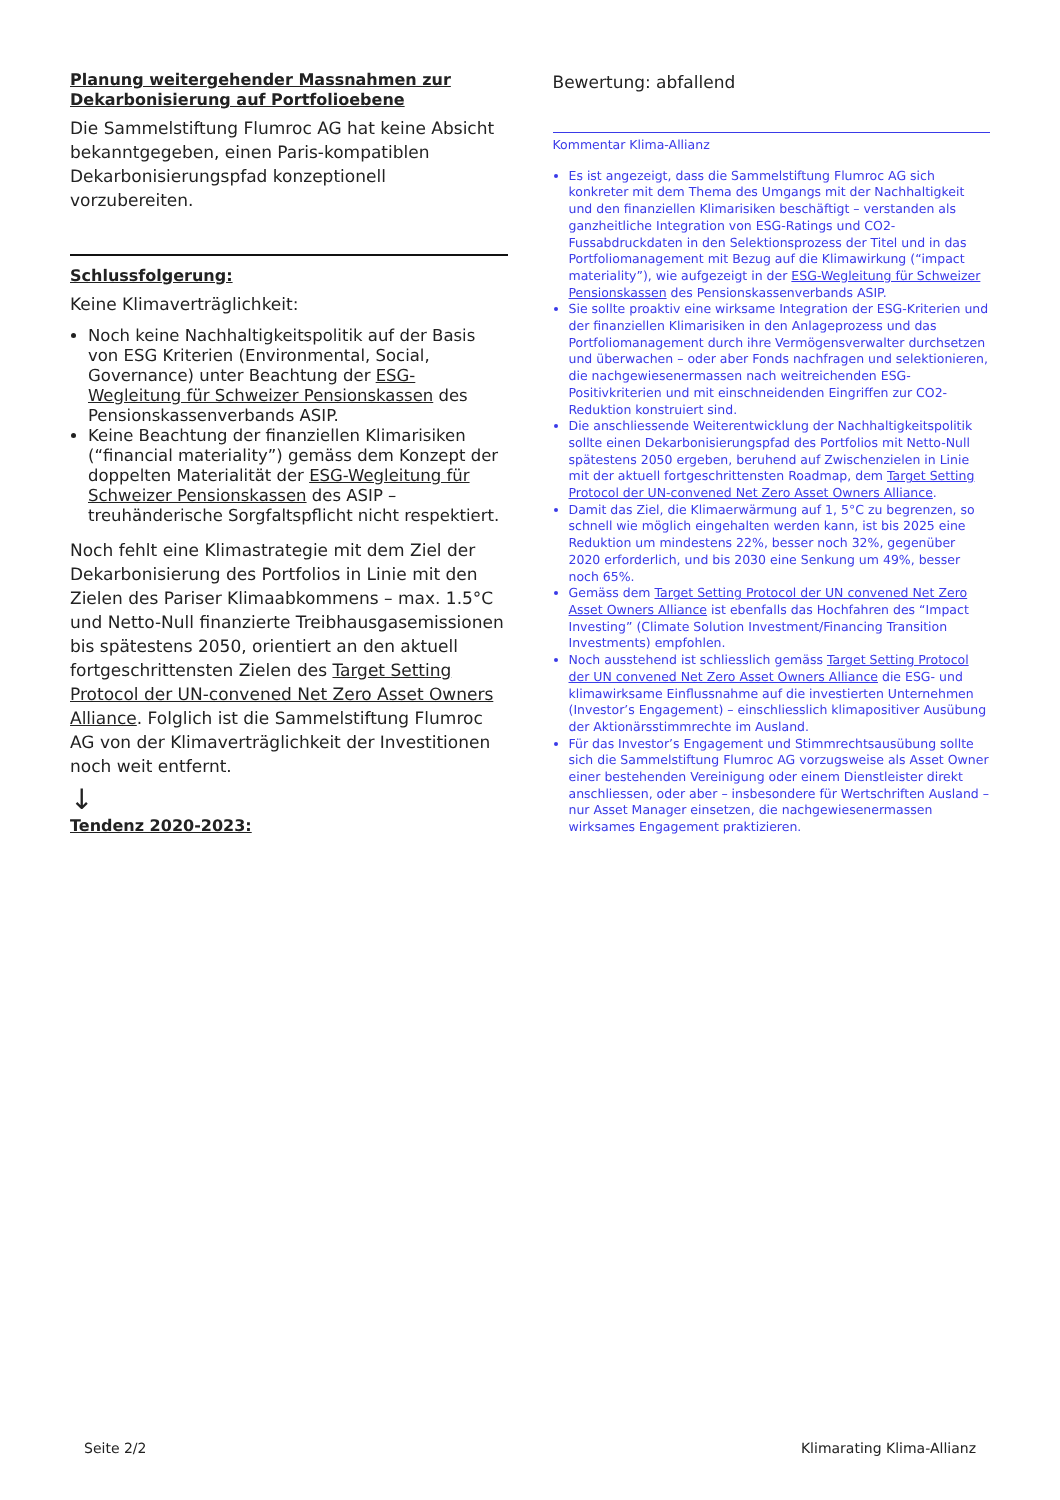Planung weitergehender Massnahmen zur Dekarbonisierung auf Portfolioebene
Die Sammelstiftung Flumroc AG hat keine Absicht bekanntgegeben, einen Paris-kompatiblen Dekarbonisierungspfad konzeptionell vorzubereiten.
Schlussfolgerung:
Keine Klimaverträglichkeit:
Noch keine Nachhaltigkeitspolitik auf der Basis von ESG Kriterien (Environmental, Social, Governance) unter Beachtung der ESG-Wegleitung für Schweizer Pensionskassen des Pensionskassenverbands ASIP.
Keine Beachtung der finanziellen Klimarisiken (“financial materiality”) gemäss dem Konzept der doppelten Materialität der ESG-Wegleitung für Schweizer Pensionskassen des ASIP – treuhänderische Sorgfaltspflicht nicht respektiert.
Noch fehlt eine Klimastrategie mit dem Ziel der Dekarbonisierung des Portfolios in Linie mit den Zielen des Pariser Klimaabkommens – max. 1.5°C und Netto-Null finanzierte Treibhausgasemissionen bis spätestens 2050, orientiert an den aktuell fortgeschrittensten Zielen des Target Setting Protocol der UN-convened Net Zero Asset Owners Alliance. Folglich ist die Sammelstiftung Flumroc AG von der Klimaverträglichkeit der Investitionen noch weit entfernt.
↓
Tendenz 2020-2023:
Bewertung: abfallend
Kommentar Klima-Allianz
Es ist angezeigt, dass die Sammelstiftung Flumroc AG sich konkreter mit dem Thema des Umgangs mit der Nachhaltigkeit und den finanziellen Klimarisiken beschäftigt – verstanden als ganzheitliche Integration von ESG-Ratings und CO2-Fussabdruckdaten in den Selektionsprozess der Titel und in das Portfoliomanagement mit Bezug auf die Klimawirkung (“impact materiality”), wie aufgezeigt in der ESG-Wegleitung für Schweizer Pensionskassen des Pensionskassenverbands ASIP.
Sie sollte proaktiv eine wirksame Integration der ESG-Kriterien und der finanziellen Klimarisiken in den Anlageprozess und das Portfoliomanagement durch ihre Vermögensverwalter durchsetzen und überwachen – oder aber Fonds nachfragen und selektionieren, die nachgewiesenermassen nach weitreichenden ESG-Positivkriterien und mit einschneidenden Eingriffen zur CO2-Reduktion konstruiert sind.
Die anschliessende Weiterentwicklung der Nachhaltigkeitspolitik sollte einen Dekarbonisierungspfad des Portfolios mit Netto-Null spätestens 2050 ergeben, beruhend auf Zwischenzielen in Linie mit der aktuell fortgeschrittensten Roadmap, dem Target Setting Protocol der UN-convened Net Zero Asset Owners Alliance.
Damit das Ziel, die Klimaerwärmung auf 1, 5°C zu begrenzen, so schnell wie möglich eingehalten werden kann, ist bis 2025 eine Reduktion um mindestens 22%, besser noch 32%, gegenüber 2020 erforderlich, und bis 2030 eine Senkung um 49%, besser noch 65%.
Gemäss dem Target Setting Protocol der UN convened Net Zero Asset Owners Alliance ist ebenfalls das Hochfahren des “Impact Investing” (Climate Solution Investment/Financing Transition Investments) empfohlen.
Noch ausstehend ist schliesslich gemäss Target Setting Protocol der UN convened Net Zero Asset Owners Alliance die ESG- und klimawirksame Einflussnahme auf die investierten Unternehmen (Investor’s Engagement) – einschliesslich klimapositiver Ausübung der Aktionärsstimmrechte im Ausland.
Für das Investor’s Engagement und Stimmrechtsausübung sollte sich die Sammelstiftung Flumroc AG vorzugsweise als Asset Owner einer bestehenden Vereinigung oder einem Dienstleister direkt anschliessen, oder aber – insbesondere für Wertschriften Ausland – nur Asset Manager einsetzen, die nachgewiesenermassen wirksames Engagement praktizieren.
Seite 2/2 Klimarating Klima-Allianz